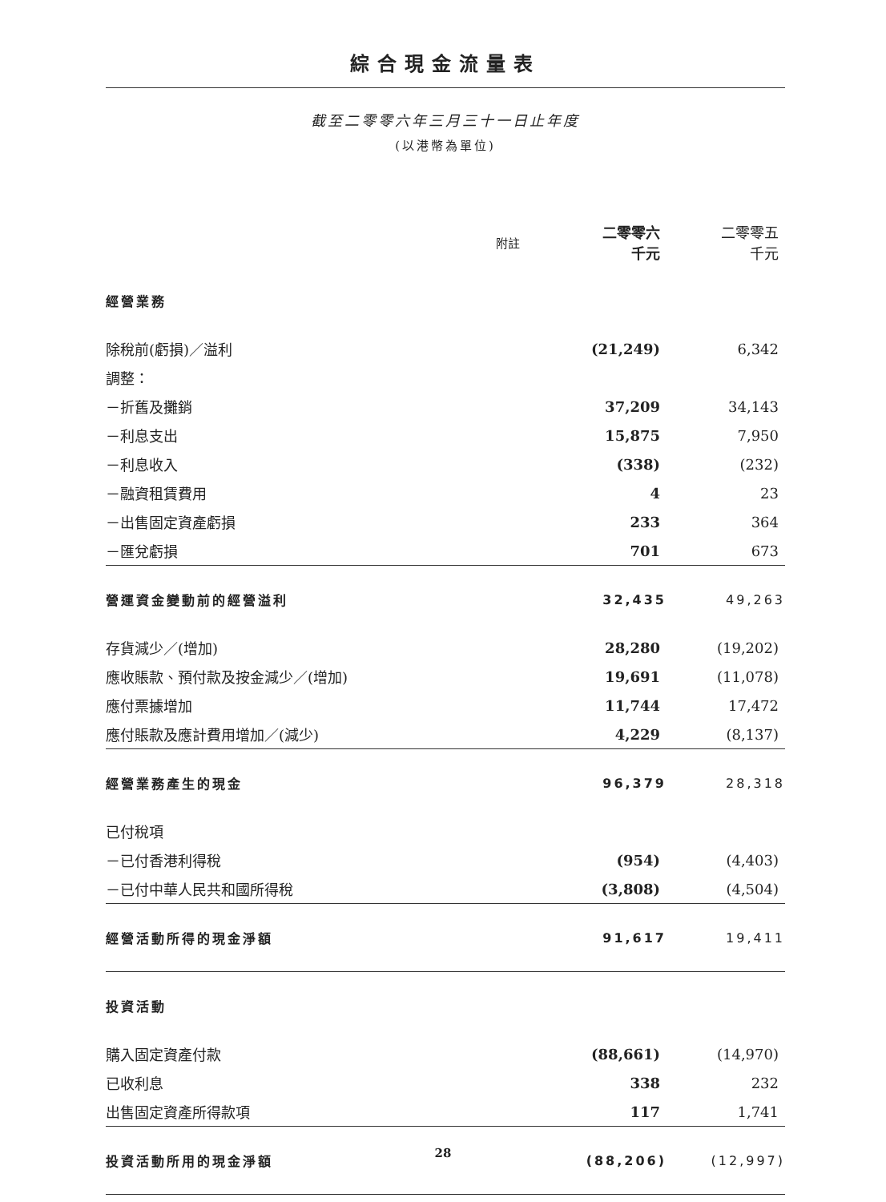綜合現金流量表
截至二零零六年三月三十一日止年度
(以港幣為單位)
| | 附註 | 二零零六 千元 | 二零零五 千元 |
| --- | --- | --- | --- |
| 經營業務 | | | |
| 除稅前(虧損)／溢利 | | (21,249) | 6,342 |
| 調整： | | | |
| －折舊及攤銷 | | 37,209 | 34,143 |
| －利息支出 | | 15,875 | 7,950 |
| －利息收入 | | (338) | (232) |
| －融資租賃費用 | | 4 | 23 |
| －出售固定資產虧損 | | 233 | 364 |
| －匯兌虧損 | | 701 | 673 |
| 營運資金變動前的經營溢利 | | 32,435 | 49,263 |
| 存貨減少／(增加) | | 28,280 | (19,202) |
| 應收賬款、預付款及按金減少／(增加) | | 19,691 | (11,078) |
| 應付票據增加 | | 11,744 | 17,472 |
| 應付賬款及應計費用增加／(減少) | | 4,229 | (8,137) |
| 經營業務產生的現金 | | 96,379 | 28,318 |
| 已付稅項 | | | |
| －已付香港利得稅 | | (954) | (4,403) |
| －已付中華人民共和國所得稅 | | (3,808) | (4,504) |
| 經營活動所得的現金淨額 | | 91,617 | 19,411 |
| 投資活動 | | | |
| 購入固定資產付款 | | (88,661) | (14,970) |
| 已收利息 | | 338 | 232 |
| 出售固定資產所得款項 | | 117 | 1,741 |
| 投資活動所用的現金淨額 | | (88,206) | (12,997) |
28